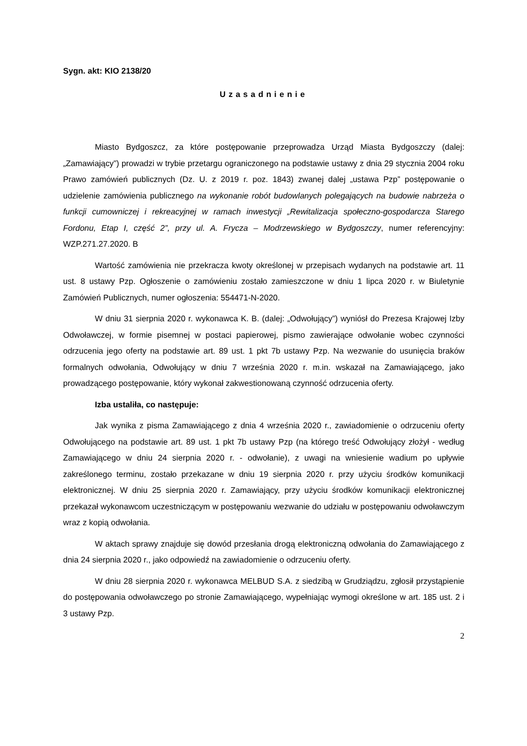Sygn. akt: KIO 2138/20
Uzasadnienie
Miasto Bydgoszcz, za które postępowanie przeprowadza Urząd Miasta Bydgoszczy (dalej: „Zamawiający”) prowadzi w trybie przetargu ograniczonego na podstawie ustawy z dnia 29 stycznia 2004 roku Prawo zamówień publicznych (Dz. U. z 2019 r. poz. 1843) zwanej dalej „ustawa Pzp” postępowanie o udzielenie zamówienia publicznego na wykonanie robót budowlanych polegających na budowie nabrzeża o funkcji cumowniczej i rekreacyjnej w ramach inwestycji „Rewitalizacja społeczno-gospodarcza Starego Fordonu, Etap I, część 2”, przy ul. A. Frycza – Modrzewskiego w Bydgoszczy, numer referencyjny: WZP.271.27.2020. B
Wartość zamówienia nie przekracza kwoty określonej w przepisach wydanych na podstawie art. 11 ust. 8 ustawy Pzp. Ogłoszenie o zamówieniu zostało zamieszczone w dniu 1 lipca 2020 r. w Biuletynie Zamówień Publicznych, numer ogłoszenia: 554471-N-2020.
W dniu 31 sierpnia 2020 r. wykonawca K. B. (dalej: „Odwołujący”) wyniósł do Prezesa Krajowej Izby Odwoławczej, w formie pisemnej w postaci papierowej, pismo zawierające odwołanie wobec czynności odrzucenia jego oferty na podstawie art. 89 ust. 1 pkt 7b ustawy Pzp. Na wezwanie do usunięcia braków formalnych odwołania, Odwołujący w dniu 7 września 2020 r. m.in. wskazał na Zamawiającego, jako prowadzącego postępowanie, który wykonał zakwestionowaną czynność odrzucenia oferty.
Izba ustaliła, co następuje:
Jak wynika z pisma Zamawiającego z dnia 4 września 2020 r., zawiadomienie o odrzuceniu oferty Odwołującego na podstawie art. 89 ust. 1 pkt 7b ustawy Pzp (na którego treść Odwołujący złożył - według Zamawiającego w dniu 24 sierpnia 2020 r. - odwołanie), z uwagi na wniesienie wadium po upływie zakreślonego terminu, zostało przekazane w dniu 19 sierpnia 2020 r. przy użyciu środków komunikacji elektronicznej. W dniu 25 sierpnia 2020 r. Zamawiający, przy użyciu środków komunikacji elektronicznej przekazał wykonawcom uczestniczącym w postępowaniu wezwanie do udziału w postępowaniu odwoławczym wraz z kopią odwołania.
W aktach sprawy znajduje się dowód przesłania drogą elektroniczną odwołania do Zamawiającego z dnia 24 sierpnia 2020 r., jako odpowiedź na zawiadomienie o odrzuceniu oferty.
W dniu 28 sierpnia 2020 r. wykonawca MELBUD S.A. z siedzibą w Grudziądzu, zgłosił przystąpienie do postępowania odwoławczego po stronie Zamawiającego, wypełniając wymogi określone w art. 185 ust. 2 i 3 ustawy Pzp.
2